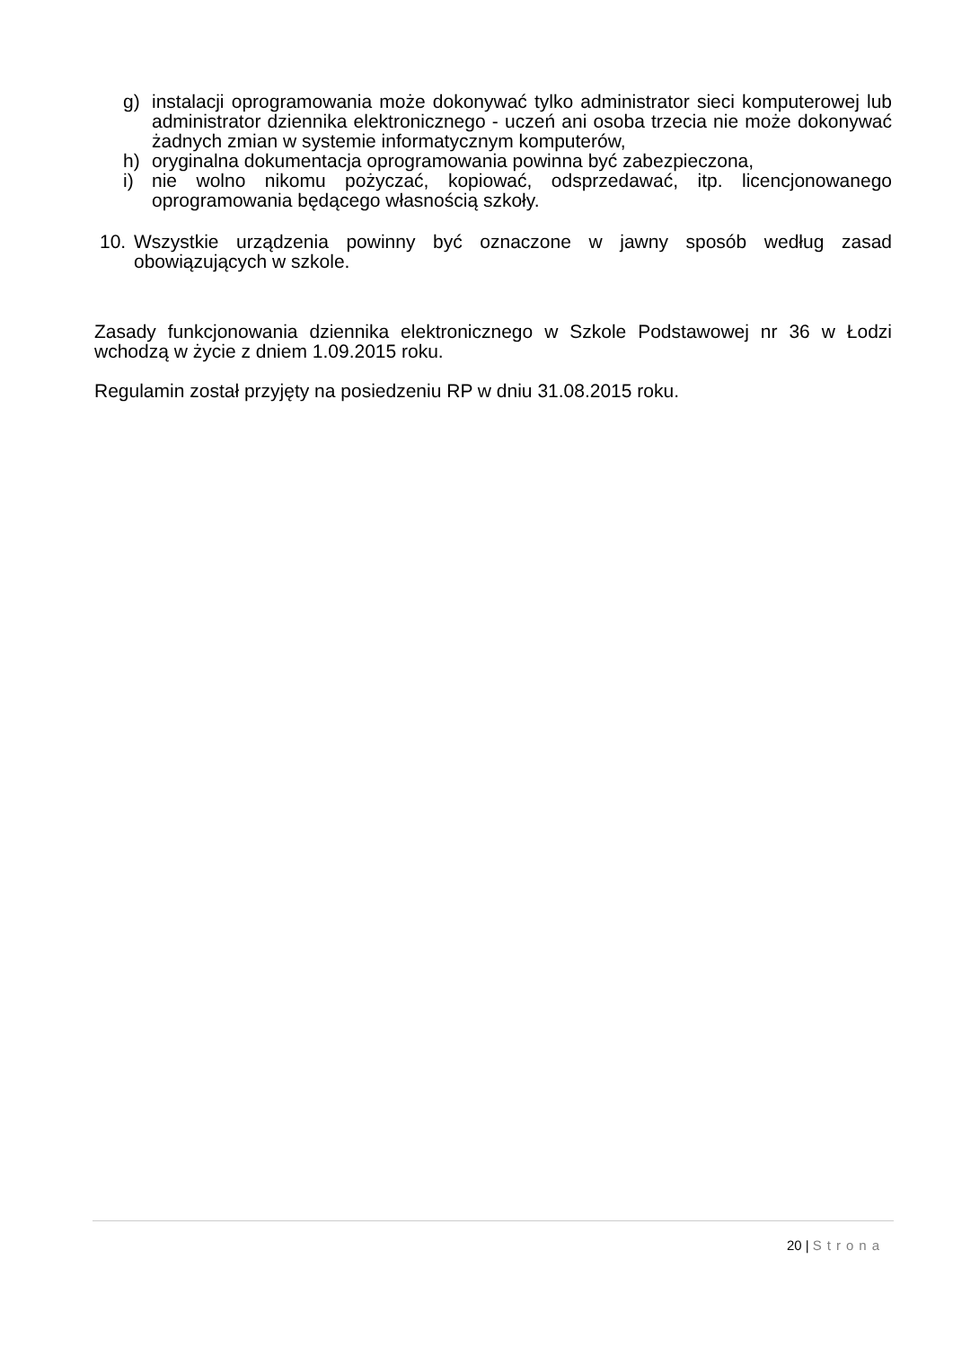g) instalacji oprogramowania może dokonywać tylko administrator sieci komputerowej lub administrator dziennika elektronicznego - uczeń ani osoba trzecia nie może dokonywać żadnych zmian w systemie informatycznym komputerów,
h) oryginalna dokumentacja oprogramowania powinna być zabezpieczona,
i) nie wolno nikomu pożyczać, kopiować, odsprzedawać, itp. licencjonowanego oprogramowania będącego własnością szkoły.
10. Wszystkie urządzenia powinny być oznaczone w jawny sposób według zasad obowiązujących w szkole.
Zasady funkcjonowania dziennika elektronicznego w Szkole Podstawowej nr 36 w Łodzi wchodzą w życie z dniem 1.09.2015 roku.
Regulamin został przyjęty na posiedzeniu RP w dniu 31.08.2015 roku.
20 | Strona